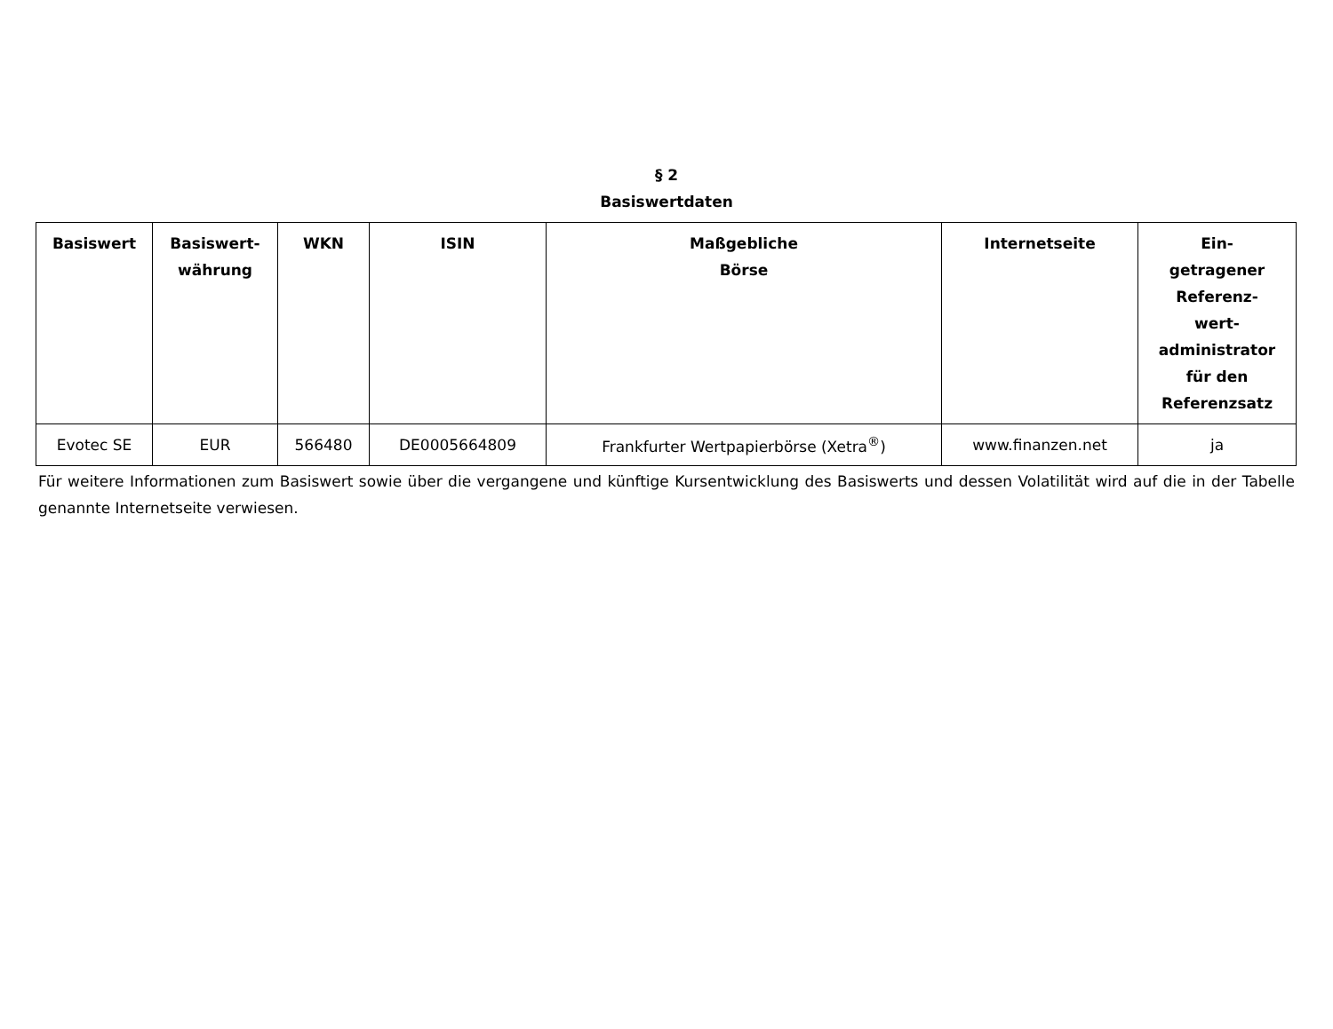§ 2
Basiswertdaten
| Basiswert | Basiswert- währung | WKN | ISIN | Maßgebliche Börse | Internetseite | Ein- getragener Referenz- wert- administrator für den Referenzsatz |
| --- | --- | --- | --- | --- | --- | --- |
| Evotec SE | EUR | 566480 | DE0005664809 | Frankfurter Wertpapierbörse (Xetra<sup>®</sup>) | www.finanzen.net | ja |
Für weitere Informationen zum Basiswert sowie über die vergangene und künftige Kursentwicklung des Basiswerts und dessen Volatilität wird auf die in der Tabelle genannte Internetseite verwiesen.